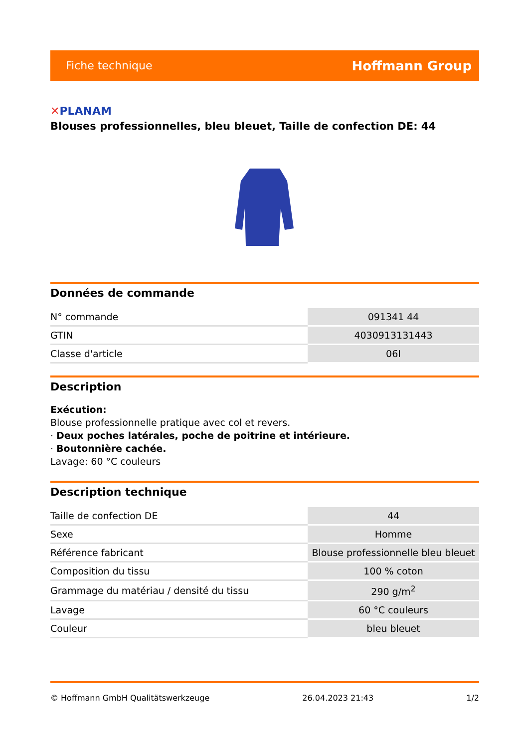Fiche technique Hoffmann Group
✕PLANAM
Blouses professionnelles, bleu bleuet, Taille de confection DE: 44
Données de commande
| N° commande | 091341 44 |
| GTIN | 4030913131443 |
| Classe d'article | 06I |
Description
Exécution:
Blouse professionnelle pratique avec col et revers.
· Deux poches latérales, poche de poitrine et intérieure.
· Boutonnière cachée.
Lavage: 60 °C couleurs
Description technique
| Taille de confection DE | 44 |
| Sexe | Homme |
| Référence fabricant | Blouse professionnelle bleu bleuet |
| Composition du tissu | 100 % coton |
| Grammage du matériau / densité du tissu | 290 g/m<sup>2</sup> |
| Lavage | 60 °C couleurs |
| Couleur | bleu bleuet |
© Hoffmann GmbH Qualitätswerkzeuge 26.04.2023 21:43 1/2